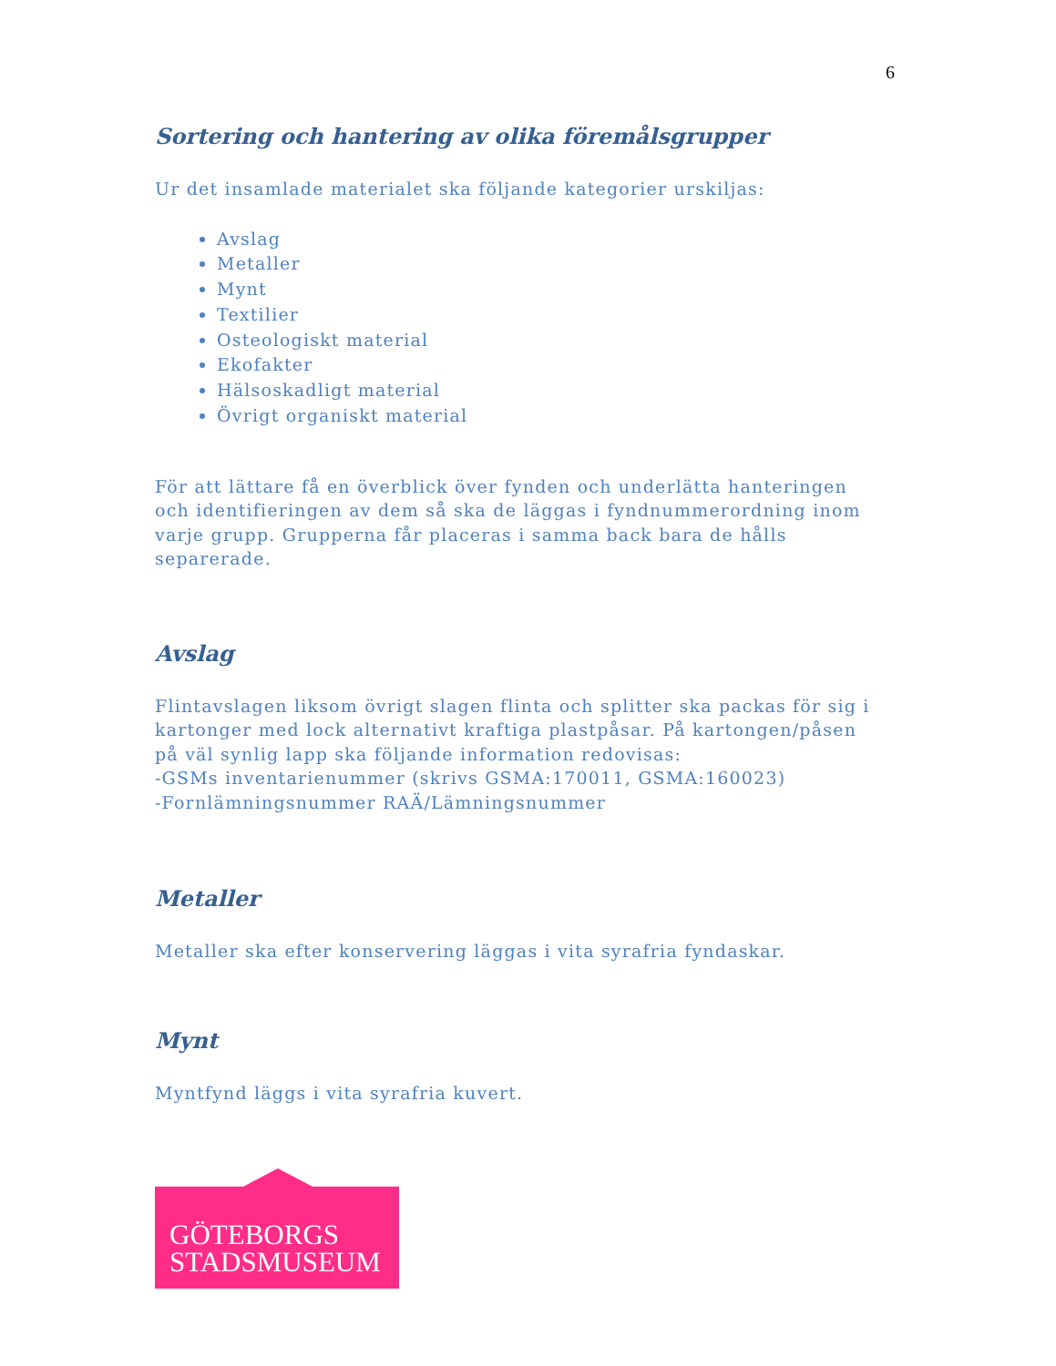6
Sortering och hantering av olika föremålsgrupper
Ur det insamlade materialet ska följande kategorier urskiljas:
Avslag
Metaller
Mynt
Textilier
Osteologiskt material
Ekofakter
Hälsoskadligt material
Övrigt organiskt material
För att lättare få en överblick över fynden och underlätta hanteringen och identifieringen av dem så ska de läggas i fyndnummerordning inom varje grupp. Grupperna får placeras i samma back bara de hålls separerade.
Avslag
Flintavslagen liksom övrigt slagen flinta och splitter ska packas för sig i kartonger med lock alternativt kraftiga plastpåsar. På kartongen/påsen på väl synlig lapp ska följande information redovisas:
-GSMs inventarienummer (skrivs GSMA:170011, GSMA:160023)
-Fornlämningsnummer RAÄ/Lämningsnummer
Metaller
Metaller ska efter konservering läggas i vita syrafria fyndaskar.
Mynt
Myntfynd läggs i vita syrafria kuvert.
GÖTEBORGS
STADSMUSEUM